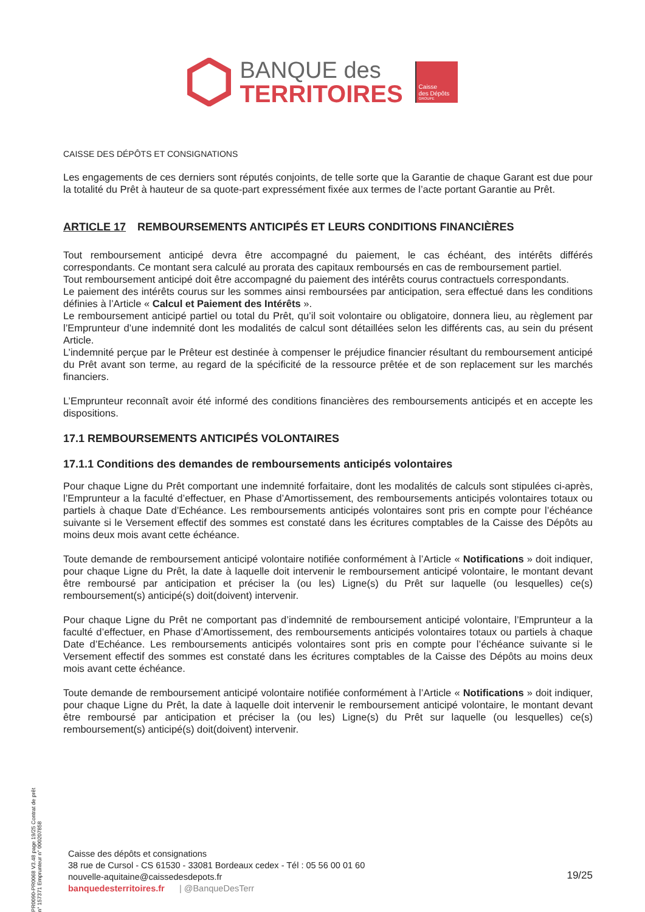BANQUE des
TERRITOIRES
Caisse
des Dépôts
GROUPE
CAISSE DES DÉPÔTS ET CONSIGNATIONS
Les engagements de ces derniers sont réputés conjoints, de telle sorte que la Garantie de chaque Garant est due pour la totalité du Prêt à hauteur de sa quote-part expressément fixée aux termes de l’acte portant Garantie au Prêt.
ARTICLE 17 REMBOURSEMENTS ANTICIPÉS ET LEURS CONDITIONS FINANCIÈRES
Tout remboursement anticipé devra être accompagné du paiement, le cas échéant, des intérêts différés correspondants. Ce montant sera calculé au prorata des capitaux remboursés en cas de remboursement partiel.
Tout remboursement anticipé doit être accompagné du paiement des intérêts courus contractuels correspondants.
Le paiement des intérêts courus sur les sommes ainsi remboursées par anticipation, sera effectué dans les conditions définies à l’Article « Calcul et Paiement des Intérêts ».
Le remboursement anticipé partiel ou total du Prêt, qu’il soit volontaire ou obligatoire, donnera lieu, au règlement par l’Emprunteur d’une indemnité dont les modalités de calcul sont détaillées selon les différents cas, au sein du présent Article.
L’indemnité perçue par le Prêteur est destinée à compenser le préjudice financier résultant du remboursement anticipé du Prêt avant son terme, au regard de la spécificité de la ressource prêtée et de son replacement sur les marchés financiers.
L’Emprunteur reconnaît avoir été informé des conditions financières des remboursements anticipés et en accepte les dispositions.
17.1 REMBOURSEMENTS ANTICIPÉS VOLONTAIRES
17.1.1 Conditions des demandes de remboursements anticipés volontaires
Pour chaque Ligne du Prêt comportant une indemnité forfaitaire, dont les modalités de calculs sont stipulées ci-après, l’Emprunteur a la faculté d’effectuer, en Phase d’Amortissement, des remboursements anticipés volontaires totaux ou partiels à chaque Date d’Echéance. Les remboursements anticipés volontaires sont pris en compte pour l’échéance suivante si le Versement effectif des sommes est constaté dans les écritures comptables de la Caisse des Dépôts au moins deux mois avant cette échéance.
Toute demande de remboursement anticipé volontaire notifiée conformément à l’Article « Notifications » doit indiquer, pour chaque Ligne du Prêt, la date à laquelle doit intervenir le remboursement anticipé volontaire, le montant devant être remboursé par anticipation et préciser la (ou les) Ligne(s) du Prêt sur laquelle (ou lesquelles) ce(s) remboursement(s) anticipé(s) doit(doivent) intervenir.
Pour chaque Ligne du Prêt ne comportant pas d’indemnité de remboursement anticipé volontaire, l’Emprunteur a la faculté d’effectuer, en Phase d’Amortissement, des remboursements anticipés volontaires totaux ou partiels à chaque Date d’Echéance. Les remboursements anticipés volontaires sont pris en compte pour l’échéance suivante si le Versement effectif des sommes est constaté dans les écritures comptables de la Caisse des Dépôts au moins deux mois avant cette échéance.
Toute demande de remboursement anticipé volontaire notifiée conformément à l’Article « Notifications » doit indiquer, pour chaque Ligne du Prêt, la date à laquelle doit intervenir le remboursement anticipé volontaire, le montant devant être remboursé par anticipation et préciser la (ou les) Ligne(s) du Prêt sur laquelle (ou lesquelles) ce(s) remboursement(s) anticipé(s) doit(doivent) intervenir.
PR0090-PR0068 V3.48 page 19/25 Contrat de prêt n° 157371 Emprunteur n° 000207858
Caisse des dépôts et consignations
38 rue de Cursol - CS 61530 - 33081 Bordeaux cedex - Tél : 05 56 00 01 60
nouvelle-aquitaine@caissedesdepots.fr
banquedesterritoires.fr | @BanqueDesTerr
19/25